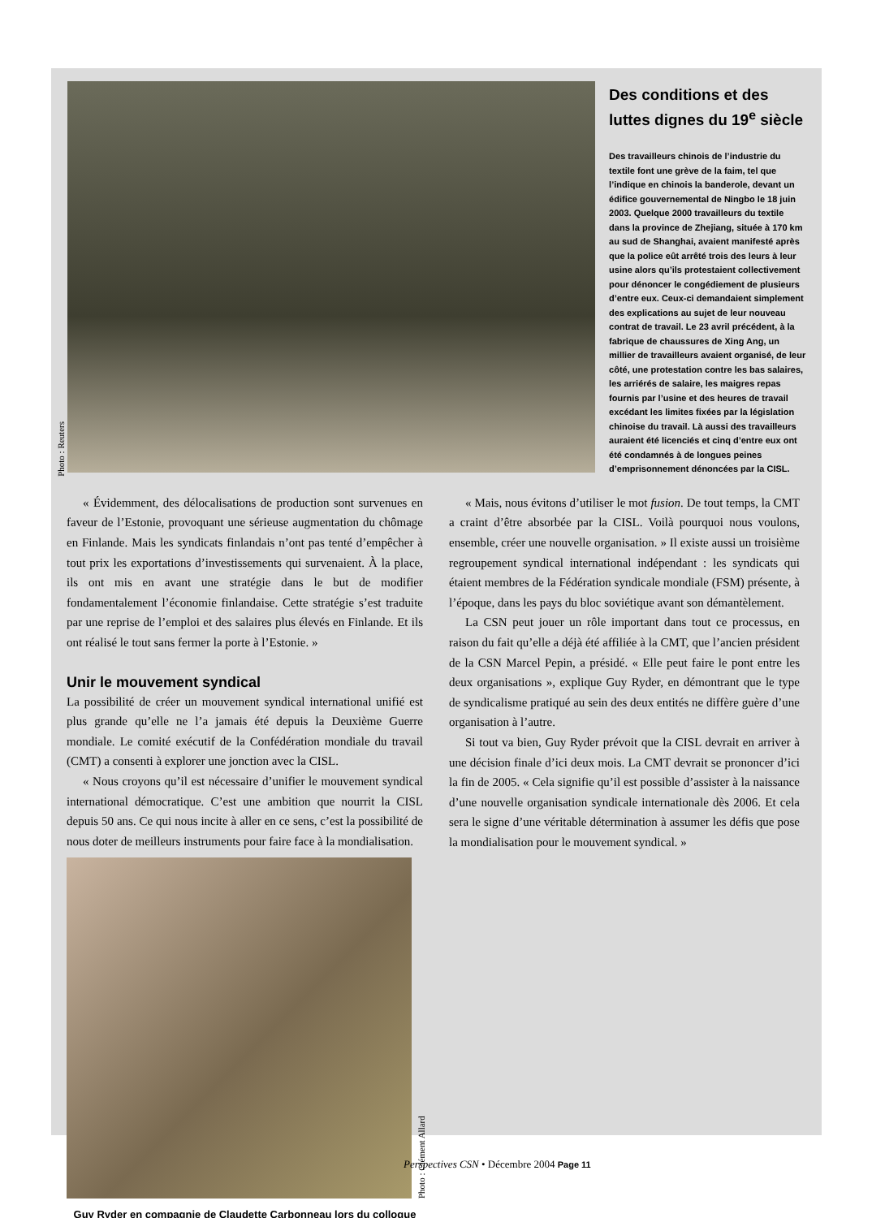Photo : Reuters
Des conditions et des luttes dignes du 19<sup>e</sup> siècle
Des travailleurs chinois de l’industrie du textile font une grève de la faim, tel que l’indique en chinois la banderole, devant un édifice gouvernemental de Ningbo le 18 juin 2003. Quelque 2000 travailleurs du textile dans la province de Zhejiang, située à 170 km au sud de Shanghai, avaient manifesté après que la police eût arrêté trois des leurs à leur usine alors qu’ils protestaient collectivement pour dénoncer le congédiement de plusieurs d’entre eux. Ceux-ci demandaient simplement des explications au sujet de leur nouveau contrat de travail. Le 23 avril précédent, à la fabrique de chaussures de Xing Ang, un millier de travailleurs avaient organisé, de leur côté, une protestation contre les bas salaires, les arriérés de salaire, les maigres repas fournis par l’usine et des heures de travail excédant les limites fixées par la législation chinoise du travail. Là aussi des travailleurs auraient été licenciés et cinq d’entre eux ont été condamnés à de longues peines d’emprisonnement dénoncées par la CISL.
« Évidemment, des délocalisations de production sont survenues en faveur de l’Estonie, provoquant une sérieuse augmentation du chômage en Finlande. Mais les syndicats finlandais n’ont pas tenté d’empêcher à tout prix les exportations d’investissements qui survenaient. À la place, ils ont mis en avant une stratégie dans le but de modifier fondamentalement l’économie finlandaise. Cette stratégie s’est traduite par une reprise de l’emploi et des salaires plus élevés en Finlande. Et ils ont réalisé le tout sans fermer la porte à l’Estonie. »
Unir le mouvement syndical
La possibilité de créer un mouvement syndical international unifié est plus grande qu’elle ne l’a jamais été depuis la Deuxième Guerre mondiale. Le comité exécutif de la Confédération mondiale du travail (CMT) a consenti à explorer une jonction avec la CISL.
« Nous croyons qu’il est nécessaire d’unifier le mouvement syndical international démocratique. C’est une ambition que nourrit la CISL depuis 50 ans. Ce qui nous incite à aller en ce sens, c’est la possibilité de nous doter de meilleurs instruments pour faire face à la mondialisation.
Photo : Clément Allard
Guy Ryder en compagnie de Claudette Carbonneau lors du colloque
« Mais, nous évitons d’utiliser le mot fusion. De tout temps, la CMT a craint d’être absorbée par la CISL. Voilà pourquoi nous voulons, ensemble, créer une nouvelle organisation. » Il existe aussi un troisième regroupement syndical international indépendant : les syndicats qui étaient membres de la Fédération syndicale mondiale (FSM) présente, à l’époque, dans les pays du bloc soviétique avant son démantèlement.
La CSN peut jouer un rôle important dans tout ce processus, en raison du fait qu’elle a déjà été affiliée à la CMT, que l’ancien président de la CSN Marcel Pepin, a présidé. « Elle peut faire le pont entre les deux organisations », explique Guy Ryder, en démontrant que le type de syndicalisme pratiqué au sein des deux entités ne diffère guère d’une organisation à l’autre.
Si tout va bien, Guy Ryder prévoit que la CISL devrait en arriver à une décision finale d’ici deux mois. La CMT devrait se prononcer d’ici la fin de 2005. « Cela signifie qu’il est possible d’assister à la naissance d’une nouvelle organisation syndicale internationale dès 2006. Et cela sera le signe d’une véritable détermination à assumer les défis que pose la mondialisation pour le mouvement syndical. »
Perspectives CSN • Décembre 2004 Page 11